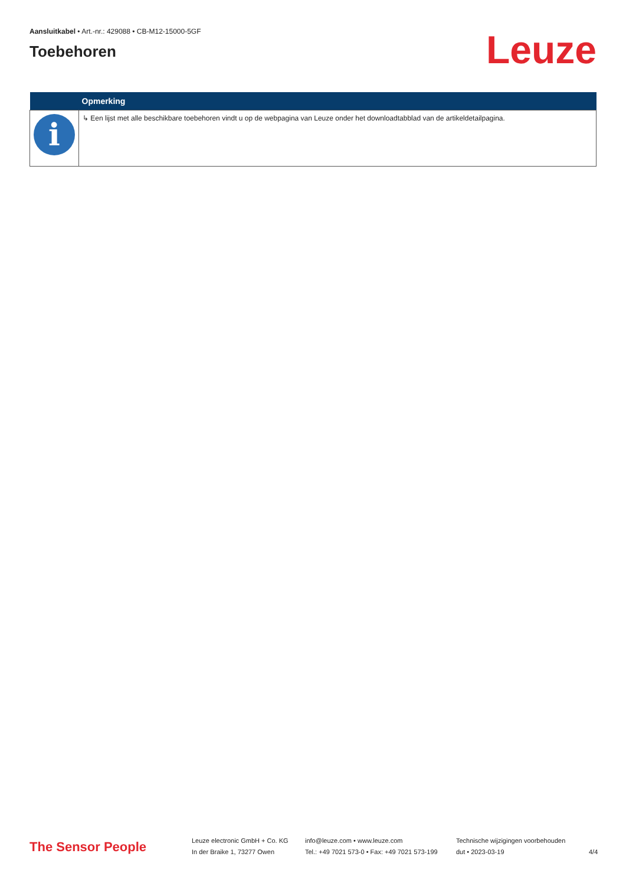Aansluitkabel • Art.-nr.: 429088 • CB-M12-15000-5GF
Toebehoren
Leuze
| | Opmerking |
| --- | --- |
| i | ↳ Een lijst met alle beschikbare toebehoren vindt u op de webpagina van Leuze onder het downloadtabblad van de artikeldetailpagina. |
The Sensor People
Leuze electronic GmbH + Co. KG
In der Braike 1, 73277 Owen
info@leuze.com • www.leuze.com
Tel.: +49 7021 573-0 • Fax: +49 7021 573-199
Technische wijzigingen voorbehouden
dut • 2023-03-19
4/4